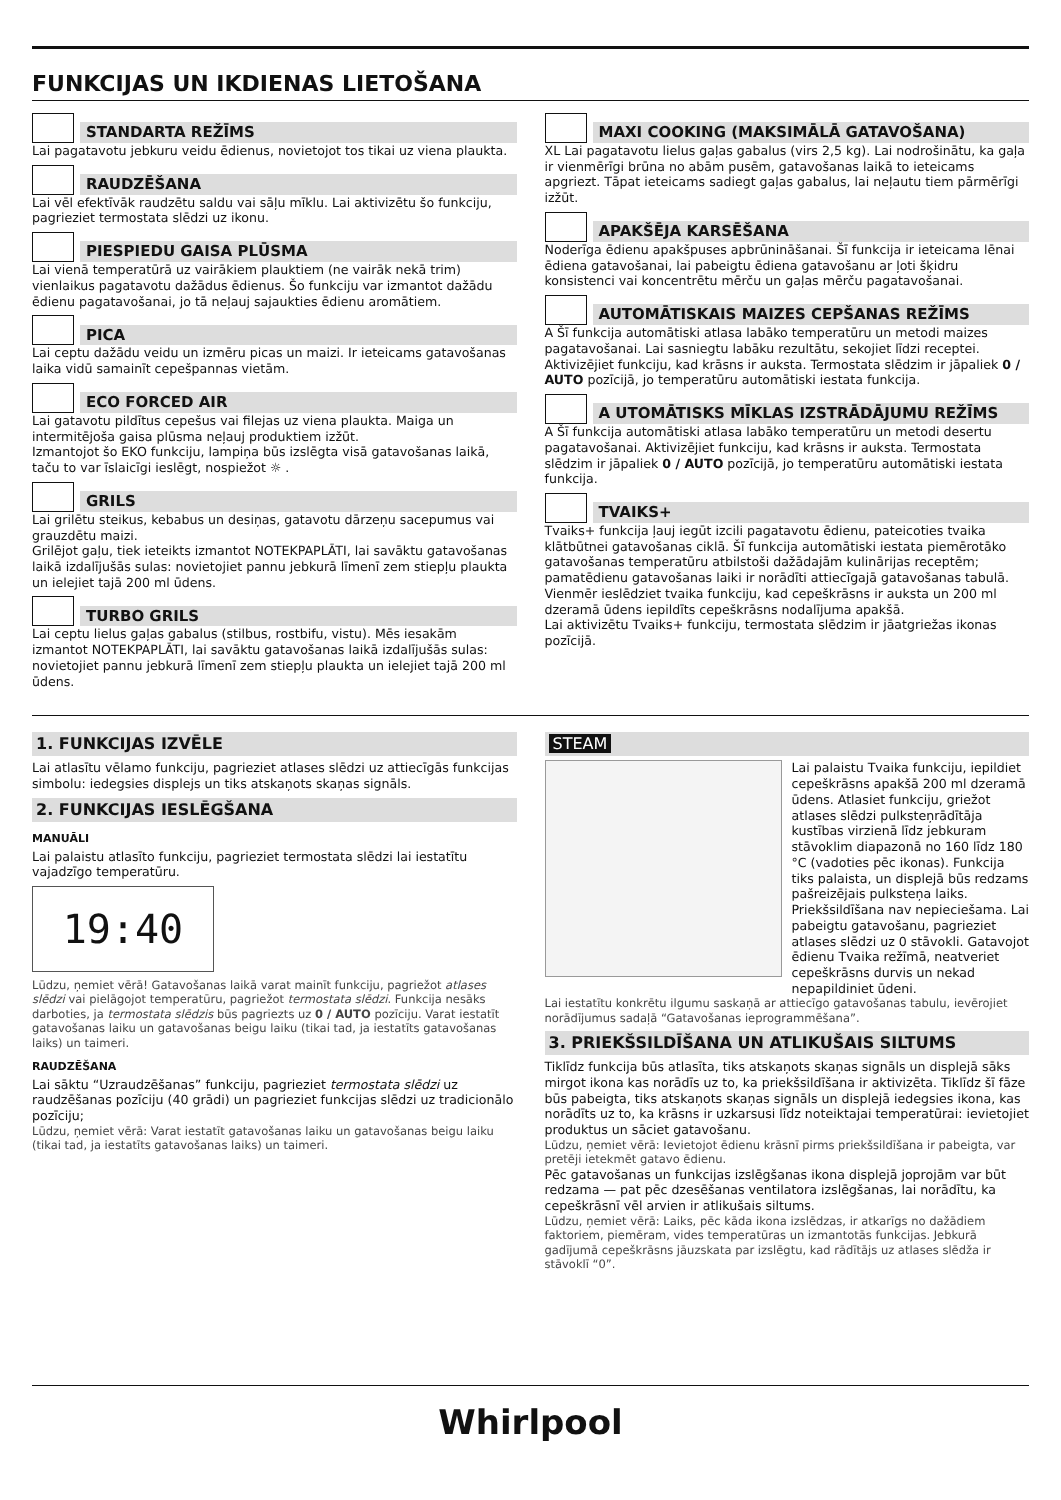FUNKCIJAS UN IKDIENAS LIETOŠANA
STANDARTA REŽĪMS
Lai pagatavotu jebkuru veidu ēdienus, novietojot tos tikai uz viena plaukta.
RAUDZĒŠANA
Lai vēl efektīvāk raudzētu saldu vai sāļu mīklu. Lai aktivizētu šo funkciju, pagrieziet termostata slēdzi uz ikonu.
PIESPIEDU GAISA PLŪSMA
Lai vienā temperatūrā uz vairākiem plauktiem (ne vairāk nekā trim) vienlaikus pagatavotu dažādus ēdienus. Šo funkciju var izmantot dažādu ēdienu pagatavošanai, jo tā neļauj sajaukties ēdienu aromātiem.
PICA
Lai ceptu dažādu veidu un izmēru picas un maizi. Ir ieteicams gatavošanas laika vidū samainīt cepešpannas vietām.
ECO FORCED AIR
Lai gatavotu pildītus cepešus vai filejas uz viena plaukta. Maiga un intermitējoša gaisa plūsma neļauj produktiem izžūt.
Izmantojot šo EKO funkciju, lampiņa būs izslēgta visā gatavošanas laikā, taču to var īslaicīgi ieslēgt, nospiežot ☼ .
GRILS
Lai grilētu steikus, kebabus un desiņas, gatavotu dārzeņu sacepumus vai grauzdētu maizi.
Grilējot gaļu, tiek ieteikts izmantot NOTEKPAPLĀTI, lai savāktu gatavošanas laikā izdalījušās sulas: novietojiet pannu jebkurā līmenī zem stiepļu plaukta un ielejiet tajā 200 ml ūdens.
TURBO GRILS
Lai ceptu lielus gaļas gabalus (stilbus, rostbifu, vistu). Mēs iesakām izmantot NOTEKPAPLĀTI, lai savāktu gatavošanas laikā izdalījušās sulas: novietojiet pannu jebkurā līmenī zem stiepļu plaukta un ielejiet tajā 200 ml ūdens.
MAXI COOKING (MAKSIMĀLĀ GATAVOŠANA)
XL Lai pagatavotu lielus gaļas gabalus (virs 2,5 kg). Lai nodrošinātu, ka gaļa ir vienmērīgi brūna no abām pusēm, gatavošanas laikā to ieteicams apgriezt. Tāpat ieteicams sadiegt gaļas gabalus, lai neļautu tiem pārmērīgi izžūt.
APAKŠĒJA KARSĒŠANA
Noderīga ēdienu apakšpuses apbrūnināšanai. Šī funkcija ir ieteicama lēnai ēdiena gatavošanai, lai pabeigtu ēdiena gatavošanu ar ļoti šķidru konsistenci vai koncentrētu mērču un gaļas mērču pagatavošanai.
AUTOMĀTISKAIS MAIZES CEPŠANAS REŽĪMS
A Šī funkcija automātiski atlasa labāko temperatūru un metodi maizes pagatavošanai. Lai sasniegtu labāku rezultātu, sekojiet līdzi receptei. Aktivizējiet funkciju, kad krāsns ir auksta. Termostata slēdzim ir jāpaliek 0 / AUTO pozīcijā, jo temperatūru automātiski iestata funkcija.
A UTOMĀTISKS MĪKLAS IZSTRĀDĀJUMU REŽĪMS
A Šī funkcija automātiski atlasa labāko temperatūru un metodi desertu pagatavošanai. Aktivizējiet funkciju, kad krāsns ir auksta. Termostata slēdzim ir jāpaliek 0 / AUTO pozīcijā, jo temperatūru automātiski iestata funkcija.
TVAIKS+
Tvaiks+ funkcija ļauj iegūt izcili pagatavotu ēdienu, pateicoties tvaika klātbūtnei gatavošanas ciklā. Šī funkcija automātiski iestata piemērotāko gatavošanas temperatūru atbilstoši dažādajām kulinārijas receptēm; pamatēdienu gatavošanas laiki ir norādīti attiecīgajā gatavošanas tabulā. Vienmēr ieslēdziet tvaika funkciju, kad cepeškrāsns ir auksta un 200 ml dzeramā ūdens iepildīts cepeškrāsns nodalījuma apakšā.
Lai aktivizētu Tvaiks+ funkciju, termostata slēdzim ir jāatgriežas ikonas pozīcijā.
1. FUNKCIJAS IZVĒLE
Lai atlasītu vēlamo funkciju, pagrieziet atlases slēdzi uz attiecīgās funkcijas simbolu: iedegsies displejs un tiks atskaņots skaņas signāls.
2. FUNKCIJAS IESLĒGŠANA
MANUĀLI
Lai palaistu atlasīto funkciju, pagrieziet termostata slēdzi lai iestatītu vajadzīgo temperatūru.
19:40
Lūdzu, ņemiet vērā! Gatavošanas laikā varat mainīt funkciju, pagriežot atlases slēdzi vai pielāgojot temperatūru, pagriežot termostata slēdzi. Funkcija nesāks darboties, ja termostata slēdzis būs pagriezts uz 0 / AUTO pozīciju. Varat iestatīt gatavošanas laiku un gatavošanas beigu laiku (tikai tad, ja iestatīts gatavošanas laiks) un taimeri.
RAUDZĒŠANA
Lai sāktu “Uzraudzēšanas” funkciju, pagrieziet termostata slēdzi uz raudzēšanas pozīciju (40 grādi) un pagrieziet funkcijas slēdzi uz tradicionālo pozīciju;
Lūdzu, ņemiet vērā: Varat iestatīt gatavošanas laiku un gatavošanas beigu laiku (tikai tad, ja iestatīts gatavošanas laiks) un taimeri.
STEAM
Lai palaistu Tvaika funkciju, iepildiet cepeškrāsns apakšā 200 ml dzeramā ūdens. Atlasiet funkciju, griežot atlases slēdzi pulksteņrādītāja kustības virzienā līdz jebkuram stāvoklim diapazonā no 160 līdz 180 °C (vadoties pēc ikonas). Funkcija tiks palaista, un displejā būs redzams pašreizējais pulksteņa laiks. Priekšsildīšana nav nepieciešama. Lai pabeigtu gatavošanu, pagrieziet atlases slēdzi uz 0 stāvokli. Gatavojot ēdienu Tvaika režīmā, neatveriet cepeškrāsns durvis un nekad nepapildiniet ūdeni.
Lai iestatītu konkrētu ilgumu saskaņā ar attiecīgo gatavošanas tabulu, ievērojiet norādījumus sadaļā “Gatavošanas ieprogrammēšana”.
3. PRIEKŠSILDĪŠANA UN ATLIKUŠAIS SILTUMS
Tiklīdz funkcija būs atlasīta, tiks atskaņots skaņas signāls un displejā sāks mirgot ikona kas norādīs uz to, ka priekšsildīšana ir aktivizēta. Tiklīdz šī fāze būs pabeigta, tiks atskaņots skaņas signāls un displejā iedegsies ikona, kas norādīts uz to, ka krāsns ir uzkarsusi līdz noteiktajai temperatūrai: ievietojiet produktus un sāciet gatavošanu.
Lūdzu, ņemiet vērā: Ievietojot ēdienu krāsnī pirms priekšsildīšana ir pabeigta, var pretēji ietekmēt gatavo ēdienu.
Pēc gatavošanas un funkcijas izslēgšanas ikona displejā joprojām var būt redzama — pat pēc dzesēšanas ventilatora izslēgšanas, lai norādītu, ka cepeškrāsnī vēl arvien ir atlikušais siltums.
Lūdzu, ņemiet vērā: Laiks, pēc kāda ikona izslēdzas, ir atkarīgs no dažādiem faktoriem, piemēram, vides temperatūras un izmantotās funkcijas. Jebkurā gadījumā cepeškrāsns jāuzskata par izslēgtu, kad rādītājs uz atlases slēdža ir stāvoklī “0”.
Whirlpool